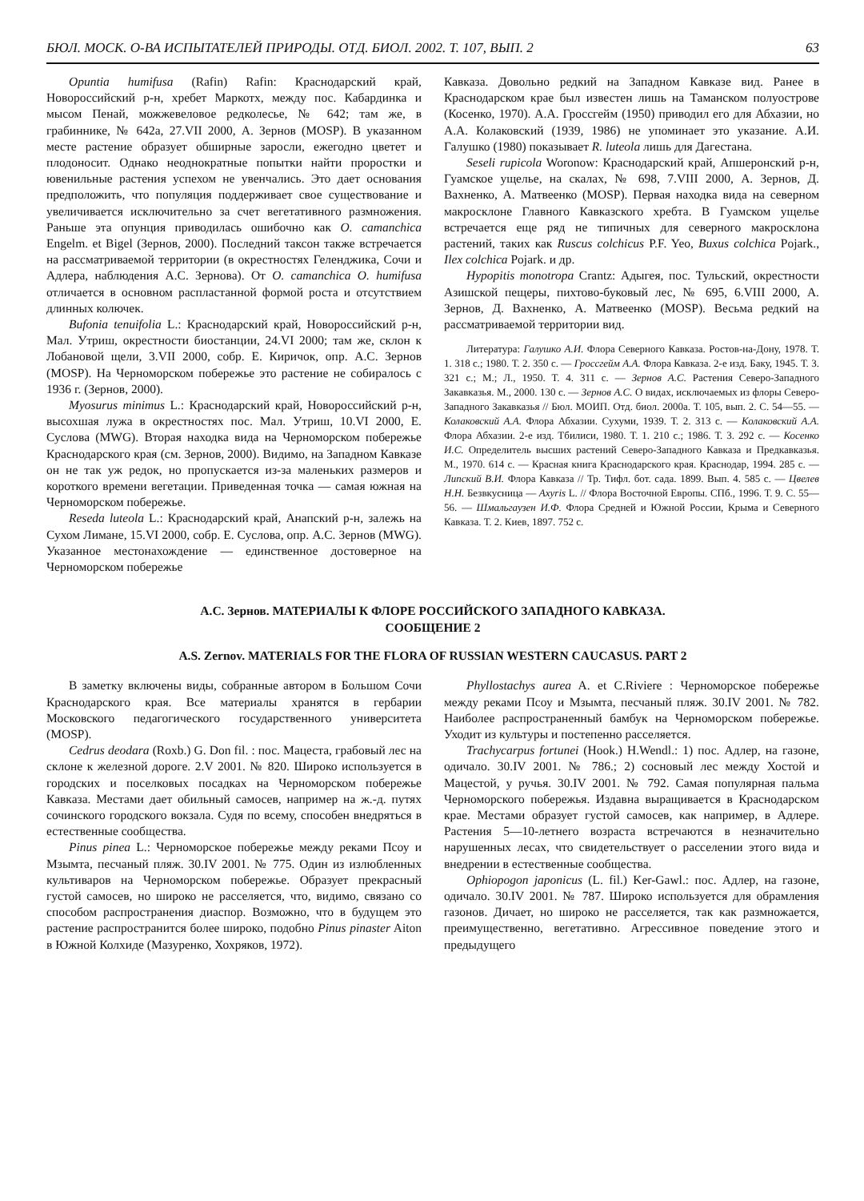БЮЛ. МОСК. О-ВА ИСПЫТАТЕЛЕЙ ПРИРОДЫ. ОТД. БИОЛ. 2002. Т. 107, ВЫП. 2 63
Opuntia humifusa (Rafin) Rafin: Краснодарский край, Новороссийский р-н, хребет Маркотх, между пос. Кабардинка и мысом Пенай, можжевеловое редколесье, № 642; там же, в грабиннике, № 642а, 27.VII 2000, А. Зернов (MOSP). В указанном месте растение образует обширные заросли, ежегодно цветет и плодоносит. Однако неоднократные попытки найти проростки и ювенильные растения успехом не увенчались. Это дает основания предположить, что популяция поддерживает свое существование и увеличивается исключительно за счет вегетативного размножения. Раньше эта опунция приводилась ошибочно как O. camanchica Engelm. et Bigel (Зернов, 2000). Последний таксон также встречается на рассматриваемой территории (в окрестностях Геленджика, Сочи и Адлера, наблюдения А.С. Зернова). От O. camanchica O. humifusa отличается в основном распластанной формой роста и отсутствием длинных колючек.
Bufonia tenuifolia L.: Краснодарский край, Новороссийский р-н, Мал. Утриш, окрестности биостанции, 24.VI 2000; там же, склон к Лобановой щели, 3.VII 2000, собр. Е. Киричок, опр. А.С. Зернов (MOSP). На Черноморском побережье это растение не собиралось с 1936 г. (Зернов, 2000).
Myosurus minimus L.: Краснодарский край, Новороссийский р-н, высохшая лужа в окрестностях пос. Мал. Утриш, 10.VI 2000, Е. Суслова (MWG). Вторая находка вида на Черноморском побережье Краснодарского края (см. Зернов, 2000). Видимо, на Западном Кавказе он не так уж редок, но пропускается из-за маленьких размеров и короткого времени вегетации. Приведенная точка — самая южная на Черноморском побережье.
Reseda luteola L.: Краснодарский край, Анапский р-н, залежь на Сухом Лимане, 15.VI 2000, собр. Е. Суслова, опр. А.С. Зернов (MWG). Указанное местонахождение — единственное достоверное на Черноморском побережье
Кавказа. Довольно редкий на Западном Кавказе вид. Ранее в Краснодарском крае был известен лишь на Таманском полуострове (Косенко, 1970). А.А. Гроссгейм (1950) приводил его для Абхазии, но А.А. Колаковский (1939, 1986) не упоминает это указание. А.И. Галушко (1980) показывает R. luteola лишь для Дагестана.
Seseli rupicola Woronow: Краснодарский край, Апшеронский р-н, Гуамское ущелье, на скалах, № 698, 7.VIII 2000, А. Зернов, Д. Вахненко, А. Матвеенко (MOSP). Первая находка вида на северном макросклоне Главного Кавказского хребта. В Гуамском ущелье встречается еще ряд не типичных для северного макросклона растений, таких как Ruscus colchicus P.F. Yeo, Buxus colchica Pojark., Ilex colchica Pojark. и др.
Hypopitis monotropa Crantz: Адыгея, пос. Тульский, окрестности Азишской пещеры, пихтово-буковый лес, № 695, 6.VIII 2000, А. Зернов, Д. Вахненко, А. Матвеенко (MOSP). Весьма редкий на рассматриваемой территории вид.
Литература: Галушко А.И. Флора Северного Кавказа. Ростов-на-Дону, 1978. Т. 1. 318 с.; 1980. Т. 2. 350 с. — Гроссгейм А.А. Флора Кавказа. 2-е изд. Баку, 1945. Т. 3. 321 с.; М.; Л., 1950. Т. 4. 311 с. — Зернов А.С. Растения Северо-Западного Закавказья. М., 2000. 130 с. — Зернов А.С. О видах, исключаемых из флоры Северо-Западного Закавказья // Бюл. МОИП. Отд. биол. 2000а. Т. 105, вып. 2. С. 54—55. — Колаковский А.А. Флора Абхазии. Сухуми, 1939. Т. 2. 313 с. — Колаковский А.А. Флора Абхазии. 2-е изд. Тбилиси, 1980. Т. 1. 210 с.; 1986. Т. 3. 292 с. — Косенко И.С. Определитель высших растений Северо-Западного Кавказа и Предкавказья. М., 1970. 614 с. — Красная книга Краснодарского края. Краснодар, 1994. 285 с. — Липский В.И. Флора Кавказа // Тр. Тифл. бот. сада. 1899. Вып. 4. 585 с. — Цвелев Н.Н. Безвкусница — Axyris L. // Флора Восточной Европы. СПб., 1996. Т. 9. С. 55—56. — Шмальгаузен И.Ф. Флора Средней и Южной России, Крыма и Северного Кавказа. Т. 2. Киев, 1897. 752 с.
А.С. Зернов. МАТЕРИАЛЫ К ФЛОРЕ РОССИЙСКОГО ЗАПАДНОГО КАВКАЗА.
СООБЩЕНИЕ 2
A.S. Zernov. MATERIALS FOR THE FLORA OF RUSSIAN WESTERN CAUCASUS. PART 2
В заметку включены виды, собранные автором в Большом Сочи Краснодарского края. Все материалы хранятся в гербарии Московского педагогического государственного университета (MOSP).
Cedrus deodara (Roxb.) G. Don fil. : пос. Мацеста, грабовый лес на склоне к железной дороге. 2.V 2001. № 820. Широко используется в городских и поселковых посадках на Черноморском побережье Кавказа. Местами дает обильный самосев, например на ж.-д. путях сочинского городского вокзала. Судя по всему, способен внедряться в естественные сообщества.
Pinus pinea L.: Черноморское побережье между реками Псоу и Мзымта, песчаный пляж. 30.IV 2001. № 775. Один из излюбленных культиваров на Черноморском побережье. Образует прекрасный густой самосев, но широко не расселяется, что, видимо, связано со способом распространения диаспор. Возможно, что в будущем это растение распространится более широко, подобно Pinus pinaster Aiton в Южной Колхиде (Мазуренко, Хохряков, 1972).
Phyllostachys aurea A. et C.Riviere : Черноморское побережье между реками Псоу и Мзымта, песчаный пляж. 30.IV 2001. № 782. Наиболее распространенный бамбук на Черноморском побережье. Уходит из культуры и постепенно расселяется.
Trachycarpus fortunei (Hook.) H.Wendl.: 1) пос. Адлер, на газоне, одичало. 30.IV 2001. № 786.; 2) сосновый лес между Хостой и Мацестой, у ручья. 30.IV 2001. № 792. Самая популярная пальма Черноморского побережья. Издавна выращивается в Краснодарском крае. Местами образует густой самосев, как например, в Адлере. Растения 5—10-летнего возраста встречаются в незначительно нарушенных лесах, что свидетельствует о расселении этого вида и внедрении в естественные сообщества.
Ophiopogon japonicus (L. fil.) Ker-Gawl.: пос. Адлер, на газоне, одичало. 30.IV 2001. № 787. Широко используется для обрамления газонов. Дичает, но широко не расселяется, так как размножается, преимущественно, вегетативно. Агрессивное поведение этого и предыдущего